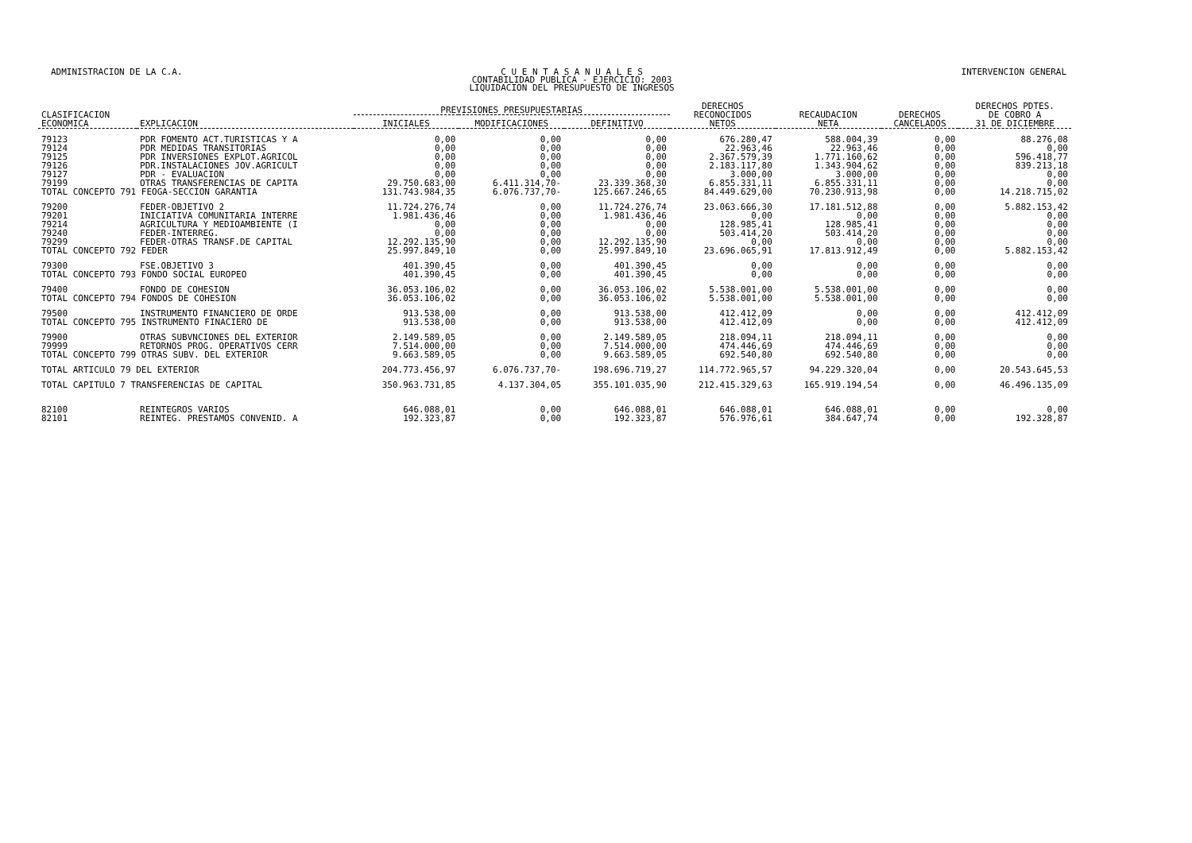ADMINISTRACION DE LA C.A. C U E N T A S A N U A L E S
CONTABILIDAD PUBLICA - EJERCICIO: 2003
LIQUIDACION DEL PRESUPUESTO DE INGRESOS
INTERVENCION GENERAL
| CLASIFICACION ECONOMICA | EXPLICACION | PREVISIONES PRESUPUESTARIAS | | | DERECHOS RECONOCIDOS NETOS | RECAUDACION NETA | DERECHOS CANCELADOS | DERECHOS PDTES. DE COBRO A 31 DE DICIEMBRE |
| --- | --- | --- | --- | --- | --- | --- | --- | --- |
| | | INICIALES | MODIFICACIONES | DEFINITIVO | | | | |
| 79123 | PDR FOMENTO ACT.TURISTICAS Y A | 0,00 | 0,00 | 0,00 | 676.280,47 | 588.004,39 | 0,00 | 88.276,08 |
| 79124 | PDR MEDIDAS TRANSITORIAS | 0,00 | 0,00 | 0,00 | 22.963,46 | 22.963,46 | 0,00 | 0,00 |
| 79125 | PDR INVERSIONES EXPLOT.AGRICOL | 0,00 | 0,00 | 0,00 | 2.367.579,39 | 1.771.160,62 | 0,00 | 596.418,77 |
| 79126 | PDR.INSTALACIONES JOV.AGRICULT | 0,00 | 0,00 | 0,00 | 2.183.117,80 | 1.343.904,62 | 0,00 | 839.213,18 |
| 79127 | PDR - EVALUACION | 0,00 | 0,00 | 0,00 | 3.000,00 | 3.000,00 | 0,00 | 0,00 |
| 79199 | OTRAS TRANSFERENCIAS DE CAPITA | 29.750.683,00 | 6.411.314,70- | 23.339.368,30 | 6.855.331,11 | 6.855.331,11 | 0,00 | 0,00 |
| TOTAL CONCEPTO 791 FEOGA-SECCION GARANTIA | | 131.743.984,35 | 6.076.737,70- | 125.667.246,65 | 84.449.629,00 | 70.230.913,98 | 0,00 | 14.218.715,02 |
| 79200 | FEDER-OBJETIVO 2 | 11.724.276,74 | 0,00 | 11.724.276,74 | 23.063.666,30 | 17.181.512,88 | 0,00 | 5.882.153,42 |
| 79201 | INICIATIVA COMUNITARIA INTERRE | 1.981.436,46 | 0,00 | 1.981.436,46 | 0,00 | 0,00 | 0,00 | 0,00 |
| 79214 | AGRICULTURA Y MEDIOAMBIENTE (I | 0,00 | 0,00 | 0,00 | 128.985,41 | 128.985,41 | 0,00 | 0,00 |
| 79240 | FEDER-INTERREG. | 0,00 | 0,00 | 0,00 | 503.414,20 | 503.414,20 | 0,00 | 0,00 |
| 79299 | FEDER-OTRAS TRANSF.DE CAPITAL | 12.292.135,90 | 0,00 | 12.292.135,90 | 0,00 | 0,00 | 0,00 | 0,00 |
| TOTAL CONCEPTO 792 FEDER | | 25.997.849,10 | 0,00 | 25.997.849,10 | 23.696.065,91 | 17.813.912,49 | 0,00 | 5.882.153,42 |
| 79300 | FSE.OBJETIVO 3 | 401.390,45 | 0,00 | 401.390,45 | 0,00 | 0,00 | 0,00 | 0,00 |
| TOTAL CONCEPTO 793 FONDO SOCIAL EUROPEO | | 401.390,45 | 0,00 | 401.390,45 | 0,00 | 0,00 | 0,00 | 0,00 |
| 79400 | FONDO DE COHESION | 36.053.106,02 | 0,00 | 36.053.106,02 | 5.538.001,00 | 5.538.001,00 | 0,00 | 0,00 |
| TOTAL CONCEPTO 794 FONDOS DE COHESION | | 36.053.106,02 | 0,00 | 36.053.106,02 | 5.538.001,00 | 5.538.001,00 | 0,00 | 0,00 |
| 79500 | INSTRUMENTO FINANCIERO DE ORDE | 913.538,00 | 0,00 | 913.538,00 | 412.412,09 | 0,00 | 0,00 | 412.412,09 |
| TOTAL CONCEPTO 795 INSTRUMENTO FINACIERO DE | | 913.538,00 | 0,00 | 913.538,00 | 412.412,09 | 0,00 | 0,00 | 412.412,09 |
| 79900 | OTRAS SUBVNCIONES DEL EXTERIOR | 2.149.589,05 | 0,00 | 2.149.589,05 | 218.094,11 | 218.094,11 | 0,00 | 0,00 |
| 79999 | RETORNOS PROG. OPERATIVOS CERR | 7.514.000,00 | 0,00 | 7.514.000,00 | 474.446,69 | 474.446,69 | 0,00 | 0,00 |
| TOTAL CONCEPTO 799 OTRAS SUBV. DEL EXTERIOR | | 9.663.589,05 | 0,00 | 9.663.589,05 | 692.540,80 | 692.540,80 | 0,00 | 0,00 |
| TOTAL ARTICULO 79 DEL EXTERIOR | | 204.773.456,97 | 6.076.737,70- | 198.696.719,27 | 114.772.965,57 | 94.229.320,04 | 0,00 | 20.543.645,53 |
| TOTAL CAPITULO 7 TRANSFERENCIAS DE CAPITAL | | 350.963.731,85 | 4.137.304,05 | 355.101.035,90 | 212.415.329,63 | 165.919.194,54 | 0,00 | 46.496.135,09 |
| 82100 | REINTEGROS VARIOS | 646.088,01 | 0,00 | 646.088,01 | 646.088,01 | 646.088,01 | 0,00 | 0,00 |
| 82101 | REINTEG. PRESTAMOS CONVENID. A | 192.323,87 | 0,00 | 192.323,87 | 576.976,61 | 384.647,74 | 0,00 | 192.328,87 |